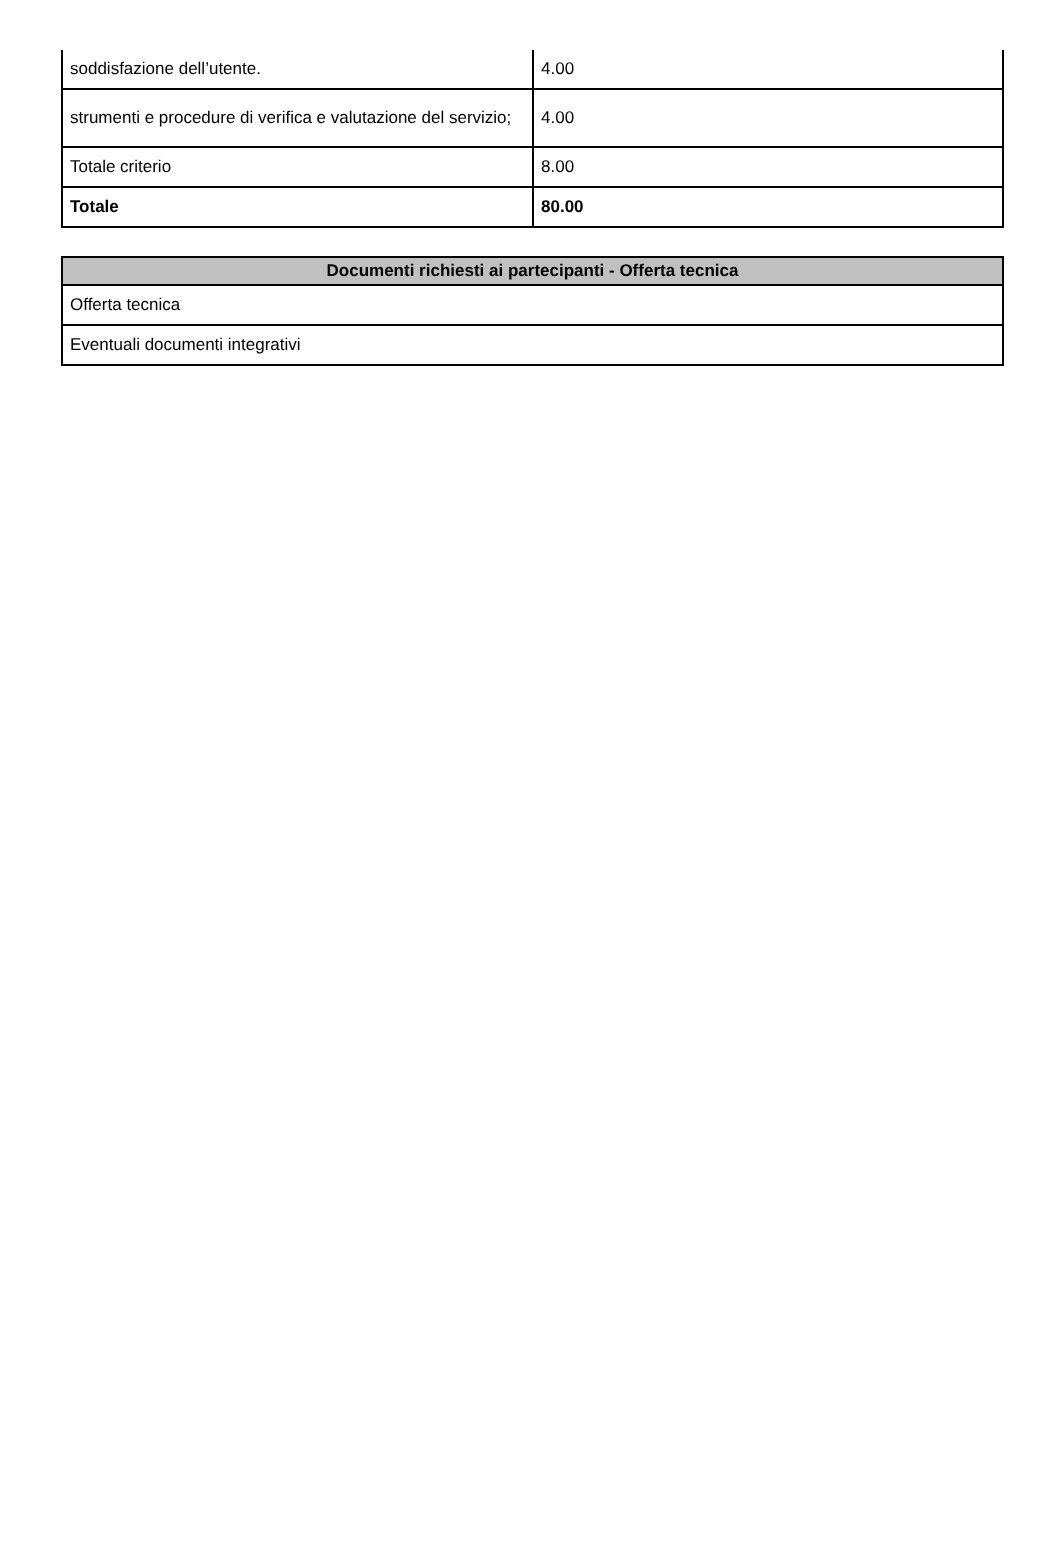| soddisfazione dell’utente. | 4.00 |
| strumenti e procedure di verifica e valutazione del servizio; | 4.00 |
| Totale criterio | 8.00 |
| Totale | 80.00 |
| Documenti richiesti ai partecipanti - Offerta tecnica |
| --- |
| Offerta tecnica |
| Eventuali documenti integrativi |